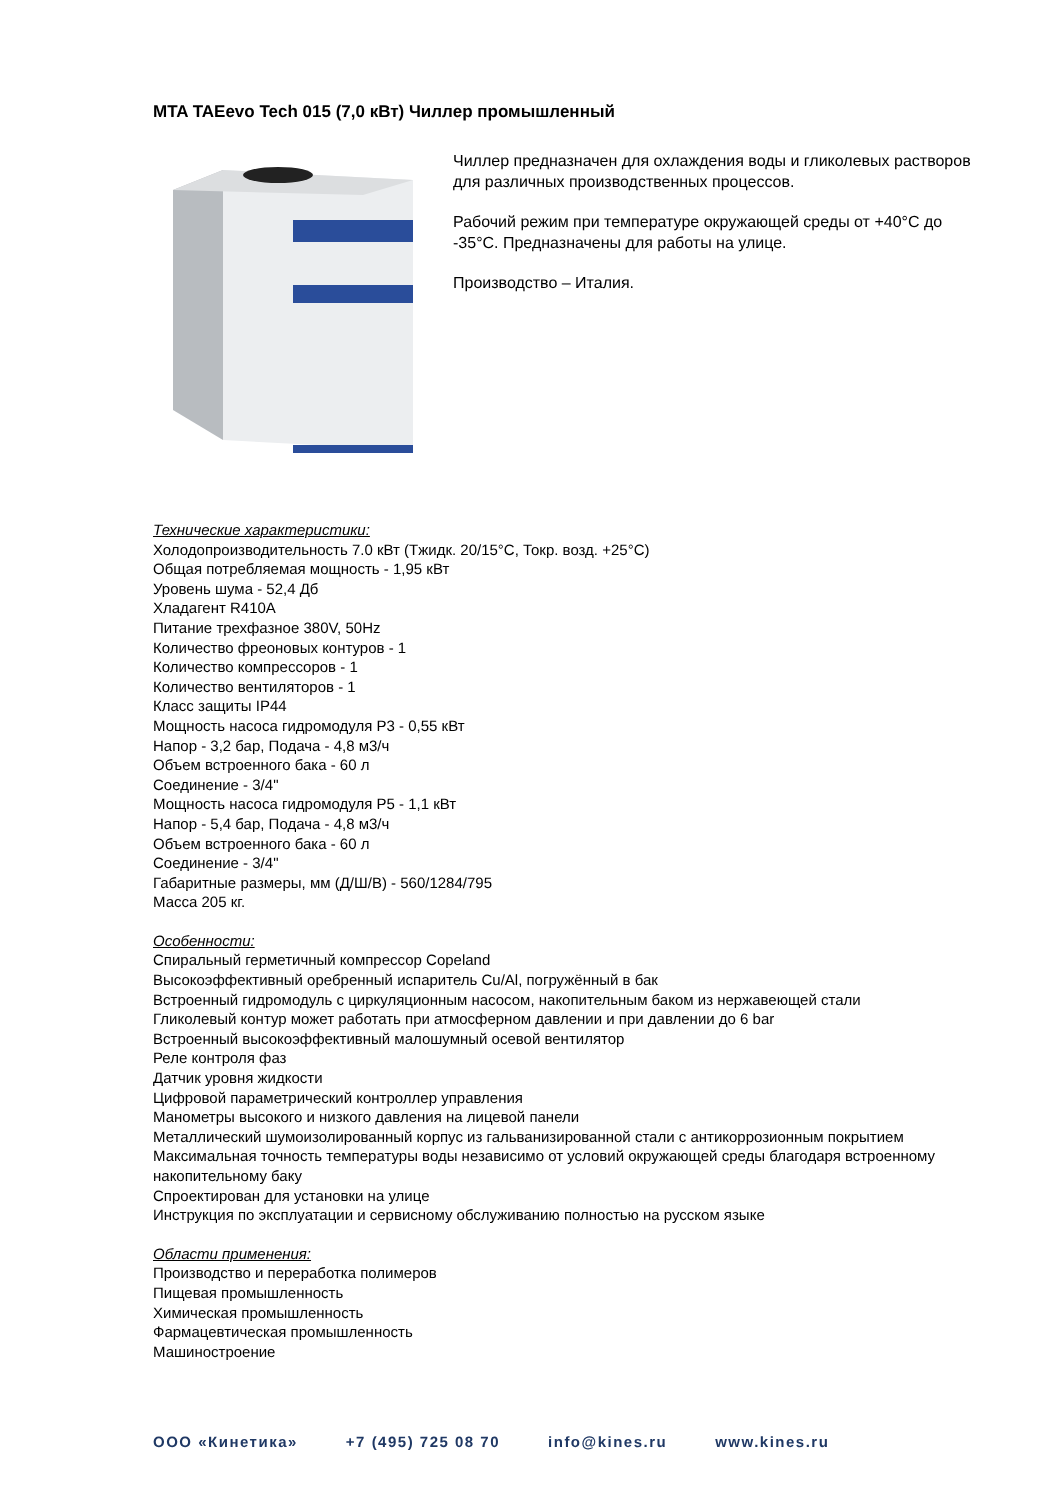MTA TAEevo Tech 015 (7,0 кВт) Чиллер промышленный
Чиллер предназначен для охлаждения воды и гликолевых растворов для различных производственных процессов.
Рабочий режим при температуре окружающей среды от +40°C до -35°C. Предназначены для работы на улице.
Производство – Италия.
Технические характеристики:
Холодопроизводительность 7.0 кВт (Тжидк. 20/15°C, Токр. возд. +25°C)
Общая потребляемая мощность - 1,95 кВт
Уровень шума - 52,4 Дб
Хладагент R410A
Питание трехфазное 380V, 50Hz
Количество фреоновых контуров - 1
Количество компрессоров - 1
Количество вентиляторов - 1
Класс защиты IP44
Мощность насоса гидромодуля P3 - 0,55 кВт
Напор - 3,2 бар, Подача - 4,8 м3/ч
Объем встроенного бака - 60 л
Соединение - 3/4"
Мощность насоса гидромодуля P5 - 1,1 кВт
Напор - 5,4 бар, Подача - 4,8 м3/ч
Объем встроенного бака - 60 л
Соединение - 3/4"
Габаритные размеры, мм (Д/Ш/В) - 560/1284/795
Масса 205 кг.
Особенности:
Спиральный герметичный компрессор Copeland
Высокоэффективный оребренный испаритель Cu/Al, погружённый в бак
Встроенный гидромодуль с циркуляционным насосом, накопительным баком из нержавеющей стали
Гликолевый контур может работать при атмосферном давлении и при давлении до 6 bar
Встроенный высокоэффективный малошумный осевой вентилятор
Реле контроля фаз
Датчик уровня жидкости
Цифровой параметрический контроллер управления
Манометры высокого и низкого давления на лицевой панели
Металлический шумоизолированный корпус из гальванизированной стали с антикоррозионным покрытием
Максимальная точность температуры воды независимо от условий окружающей среды благодаря встроенному накопительному баку
Спроектирован для установки на улице
Инструкция по эксплуатации и сервисному обслуживанию полностью на русском языке
Области применения:
Производство и переработка полимеров
Пищевая промышленность
Химическая промышленность
Фармацевтическая промышленность
Машиностроение
ООО «Кинетика» +7 (495) 725 08 70 info@kines.ru www.kines.ru